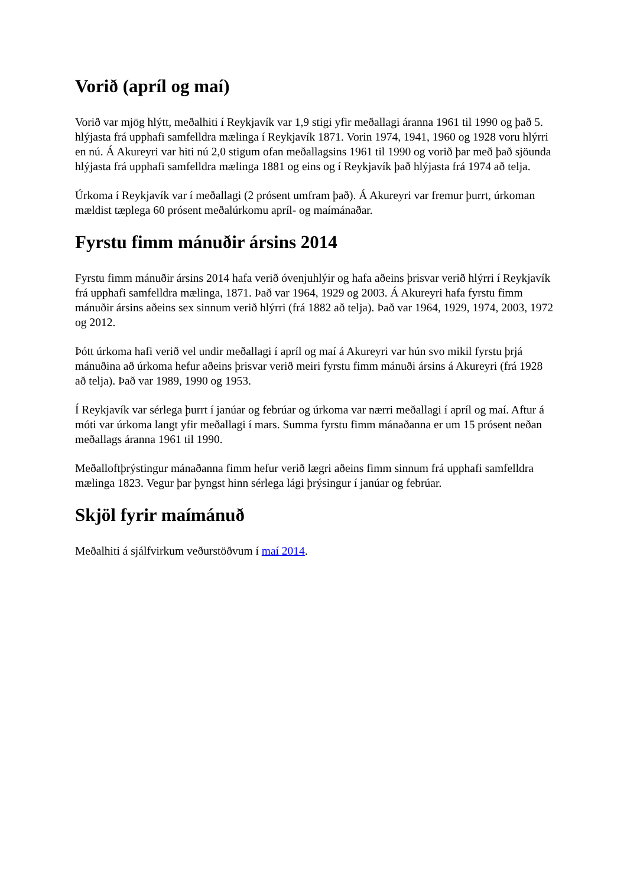Vorið (apríl og maí)
Vorið var mjög hlýtt, meðalhiti í Reykjavík var 1,9 stigi yfir meðallagi áranna 1961 til 1990 og það 5. hlýjasta frá upphafi samfelldra mælinga í Reykjavík 1871. Vorin 1974, 1941, 1960 og 1928 voru hlýrri en nú. Á Akureyri var hiti nú 2,0 stigum ofan meðallagsins 1961 til 1990 og vorið þar með það sjöunda hlýjasta frá upphafi samfelldra mælinga 1881 og eins og í Reykjavík það hlýjasta frá 1974 að telja.
Úrkoma í Reykjavík var í meðallagi (2 prósent umfram það). Á Akureyri var fremur þurrt, úrkoman mældist tæplega 60 prósent meðalúrkomu apríl- og maímánaðar.
Fyrstu fimm mánuðir ársins 2014
Fyrstu fimm mánuðir ársins 2014 hafa verið óvenjuhlýir og hafa aðeins þrisvar verið hlýrri í Reykjavík frá upphafi samfelldra mælinga, 1871. Það var 1964, 1929 og 2003. Á Akureyri hafa fyrstu fimm mánuðir ársins aðeins sex sinnum verið hlýrri (frá 1882 að telja). Það var 1964, 1929, 1974, 2003, 1972 og 2012.
Þótt úrkoma hafi verið vel undir meðallagi í apríl og maí á Akureyri var hún svo mikil fyrstu þrjá mánuðina að úrkoma hefur aðeins þrisvar verið meiri fyrstu fimm mánuði ársins á Akureyri (frá 1928 að telja). Það var 1989, 1990 og 1953.
Í Reykjavík var sérlega þurrt í janúar og febrúar og úrkoma var nærri meðallagi í apríl og maí. Aftur á móti var úrkoma langt yfir meðallagi í mars. Summa fyrstu fimm mánaðanna er um 15 prósent neðan meðallags áranna 1961 til 1990.
Meðalloftþrýstingur mánaðanna fimm hefur verið lægri aðeins fimm sinnum frá upphafi samfelldra mælinga 1823. Vegur þar þyngst hinn sérlega lági þrýsingur í janúar og febrúar.
Skjöl fyrir maímánuð
Meðalhiti á sjálfvirkum veðurstöðvum í maí 2014.